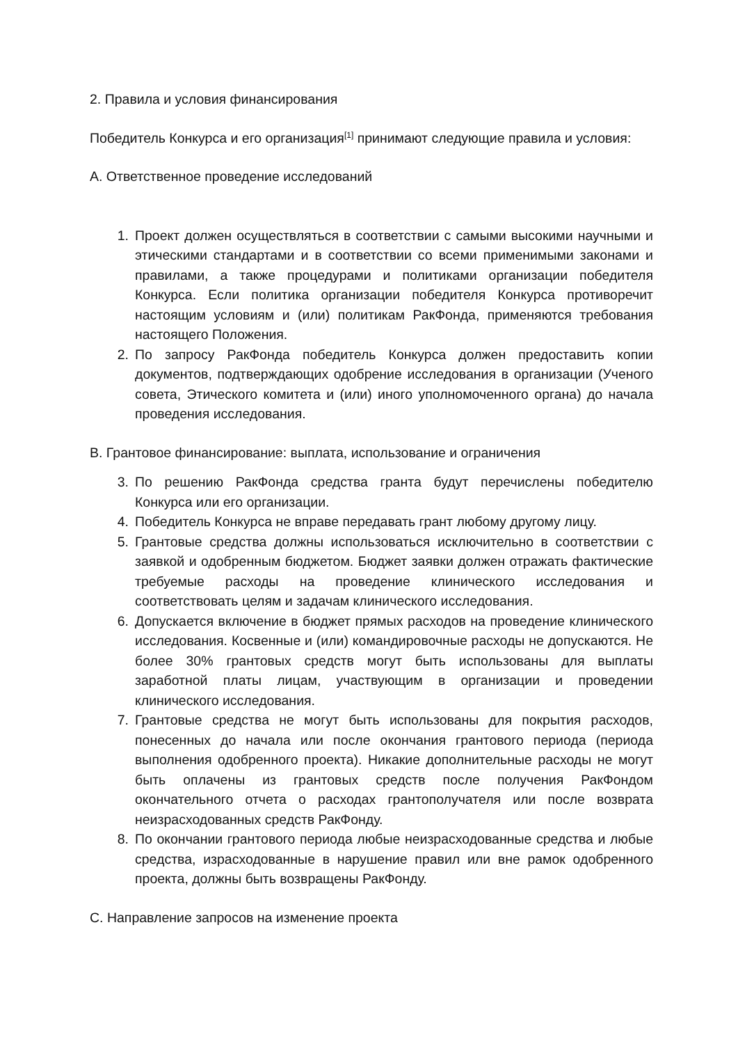2. Правила и условия финансирования
Победитель Конкурса и его организация<sup>[1]</sup> принимают следующие правила и условия:
A. Ответственное проведение исследований
1. Проект должен осуществляться в соответствии с самыми высокими научными и этическими стандартами и в соответствии со всеми применимыми законами и правилами, а также процедурами и политиками организации победителя Конкурса. Если политика организации победителя Конкурса противоречит настоящим условиям и (или) политикам РакФонда, применяются требования настоящего Положения.
2. По запросу РакФонда победитель Конкурса должен предоставить копии документов, подтверждающих одобрение исследования в организации (Ученого совета, Этического комитета и (или) иного уполномоченного органа) до начала проведения исследования.
B. Грантовое финансирование: выплата, использование и ограничения
3. По решению РакФонда средства гранта будут перечислены победителю Конкурса или его организации.
4. Победитель Конкурса не вправе передавать грант любому другому лицу.
5. Грантовые средства должны использоваться исключительно в соответствии с заявкой и одобренным бюджетом. Бюджет заявки должен отражать фактические требуемые расходы на проведение клинического исследования и соответствовать целям и задачам клинического исследования.
6. Допускается включение в бюджет прямых расходов на проведение клинического исследования. Косвенные и (или) командировочные расходы не допускаются. Не более 30% грантовых средств могут быть использованы для выплаты заработной платы лицам, участвующим в организации и проведении клинического исследования.
7. Грантовые средства не могут быть использованы для покрытия расходов, понесенных до начала или после окончания грантового периода (периода выполнения одобренного проекта). Никакие дополнительные расходы не могут быть оплачены из грантовых средств после получения РакФондом окончательного отчета о расходах грантополучателя или после возврата неизрасходованных средств РакФонду.
8. По окончании грантового периода любые неизрасходованные средства и любые средства, израсходованные в нарушение правил или вне рамок одобренного проекта, должны быть возвращены РакФонду.
C. Направление запросов на изменение проекта